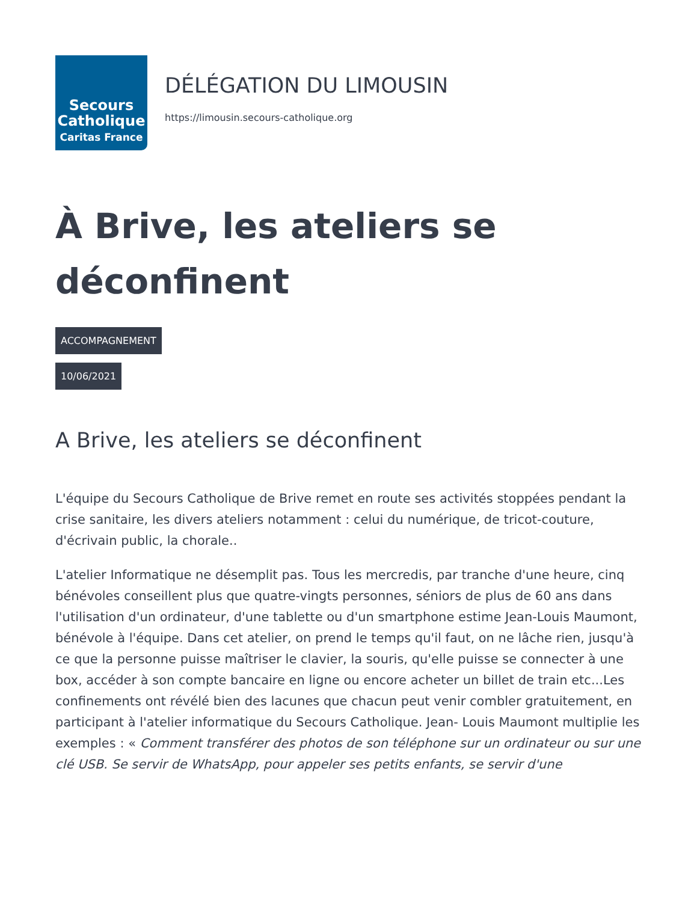Secours
Catholique
Caritas France
DÉLÉGATION DU LIMOUSIN
https://limousin.secours-catholique.org
À Brive, les ateliers se déconfinent
ACCOMPAGNEMENT
10/06/2021
A Brive, les ateliers se déconfinent
L'équipe du Secours Catholique de Brive remet en route ses activités stoppées pendant la crise sanitaire, les divers ateliers notamment : celui du numérique, de tricot-couture, d'écrivain public, la chorale..
L'atelier Informatique ne désemplit pas. Tous les mercredis, par tranche d'une heure, cinq bénévoles conseillent plus que quatre-vingts personnes, séniors de plus de 60 ans dans l'utilisation d'un ordinateur, d'une tablette ou d'un smartphone estime Jean-Louis Maumont, bénévole à l'équipe. Dans cet atelier, on prend le temps qu'il faut, on ne lâche rien, jusqu'à ce que la personne puisse maîtriser le clavier, la souris, qu'elle puisse se connecter à une box, accéder à son compte bancaire en ligne ou encore acheter un billet de train etc...Les confinements ont révélé bien des lacunes que chacun peut venir combler gratuitement, en participant à l'atelier informatique du Secours Catholique. Jean- Louis Maumont multiplie les exemples : « Comment transférer des photos de son téléphone sur un ordinateur ou sur une clé USB. Se servir de WhatsApp, pour appeler ses petits enfants, se servir d'une